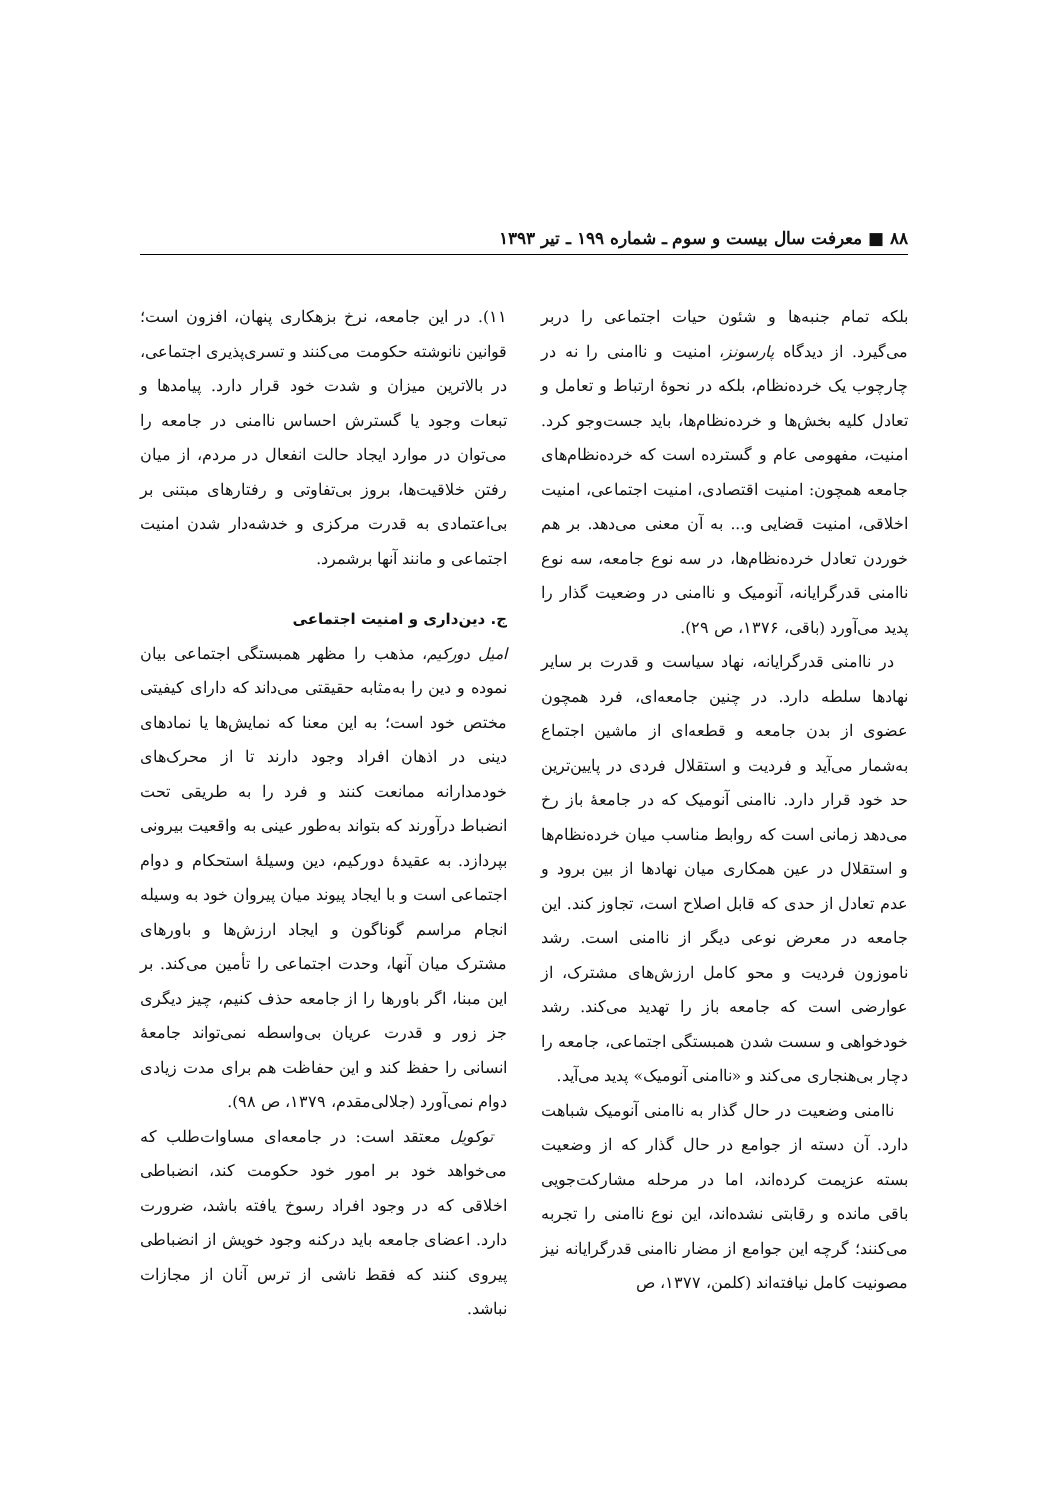۸۸ ■ معرفت سال بیست و سوم ـ شماره ۱۹۹ ـ تیر ۱۳۹۳
بلکه تمام جنبه‌ها و شئون حیات اجتماعی را دربر می‌گیرد. از دیدگاه پارسونز، امنیت و ناامنی را نه در چارچوب یک خرده‌نظام، بلکه در نحوهٔ ارتباط و تعامل و تعادل کلیه بخش‌ها و خرده‌نظام‌ها، باید جست‌وجو کرد. امنیت، مفهومی عام و گسترده است که خرده‌نظام‌های جامعه همچون: امنیت اقتصادی، امنیت اجتماعی، امنیت اخلاقی، امنیت قضایی و... به آن معنی می‌دهد. بر هم خوردن تعادل خرده‌نظام‌ها، در سه نوع جامعه، سه نوع ناامنی قدرگرایانه، آنومیک و ناامنی در وضعیت گذار را پدید می‌آورد (باقی، ۱۳۷۶، ص ۲۹).
در ناامنی قدرگرایانه، نهاد سیاست و قدرت بر سایر نهادها سلطه دارد. در چنین جامعه‌ای، فرد همچون عضوی از بدن جامعه و قطعه‌ای از ماشین اجتماع به‌شمار می‌آید و فردیت و استقلال فردی در پایین‌ترین حد خود قرار دارد. ناامنی آنومیک که در جامعهٔ باز رخ می‌دهد زمانی است که روابط مناسب میان خرده‌نظام‌ها و استقلال در عین همکاری میان نهادها از بین برود و عدم تعادل از حدی که قابل اصلاح است، تجاوز کند. این جامعه در معرض نوعی دیگر از ناامنی است. رشد ناموزون فردیت و محو کامل ارزش‌های مشترک، از عوارضی است که جامعه باز را تهدید می‌کند. رشد خودخواهی و سست شدن همبستگی اجتماعی، جامعه را دچار بی‌هنجاری می‌کند و «ناامنی آنومیک» پدید می‌آید.
ناامنی وضعیت در حال گذار به ناامنی آنومیک شباهت دارد. آن دسته از جوامع در حال گذار که از وضعیت بسته عزیمت کرده‌اند، اما در مرحله مشارکت‌جویی باقی مانده و رقابتی نشده‌اند، این نوع ناامنی را تجربه می‌کنند؛ گرچه این جوامع از مضار ناامنی قدرگرایانه نیز مصونیت کامل نیافته‌اند (کلمن، ۱۳۷۷، ص
۱۱). در این جامعه، نرخ بزهکاری پنهان، افزون است؛ قوانین نانوشته حکومت می‌کنند و تسری‌پذیری اجتماعی، در بالاترین میزان و شدت خود قرار دارد. پیامدها و تبعات وجود یا گسترش احساس ناامنی در جامعه را می‌توان در موارد ایجاد حالت انفعال در مردم، از میان رفتن خلاقیت‌ها، بروز بی‌تفاوتی و رفتارهای مبتنی بر بی‌اعتمادی به قدرت مرکزی و خدشه‌دار شدن امنیت اجتماعی و مانند آنها برشمرد.
ج. دین‌داری و امنیت اجتماعی
امیل دورکیم، مذهب را مظهر همبستگی اجتماعی بیان نموده و دین را به‌مثابه حقیقتی می‌داند که دارای کیفیتی مختص خود است؛ به این معنا که نمایش‌ها یا نمادهای دینی در اذهان افراد وجود دارند تا از محرک‌های خودمدارانه ممانعت کنند و فرد را به طریقی تحت انضباط درآورند که بتواند به‌طور عینی به واقعیت بیرونی بپردازد. به عقیدهٔ دورکیم، دین وسیلهٔ استحکام و دوام اجتماعی است و با ایجاد پیوند میان پیروان خود به وسیله انجام مراسم گوناگون و ایجاد ارزش‌ها و باورهای مشترک میان آنها، وحدت اجتماعی را تأمین می‌کند. بر این مبنا، اگر باورها را از جامعه حذف کنیم، چیز دیگری جز زور و قدرت عریان بی‌واسطه نمی‌تواند جامعهٔ انسانی را حفظ کند و این حفاظت هم برای مدت زیادی دوام نمی‌آورد (جلالی‌مقدم، ۱۳۷۹، ص ۹۸).
توکویل معتقد است: در جامعه‌ای مساوات‌طلب که می‌خواهد خود بر امور خود حکومت کند، انضباطی اخلاقی که در وجود افراد رسوخ یافته باشد، ضرورت دارد. اعضای جامعه باید درکنه وجود خویش از انضباطی پیروی کنند که فقط ناشی از ترس آنان از مجازات نباشد.